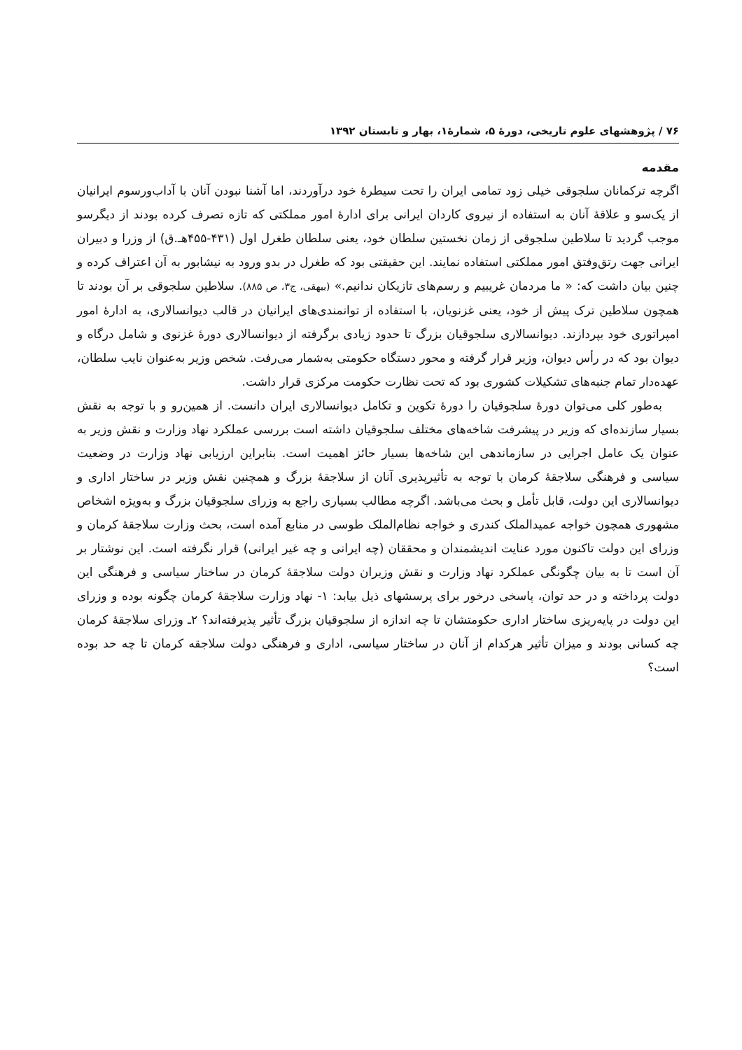۷۶ / پژوهشهای علوم تاریخی، دورهٔ ۵، شمارهٔ۱، بهار و تابستان ۱۳۹۲
مقدمه
اگرچه ترکمانان سلجوقی خیلی زود تمامی ایران را تحت سیطرهٔ خود درآوردند، اما آشنا نبودن آنان با آداب‌ورسوم ایرانیان از یک‌سو و علاقهٔ آنان به استفاده از نیروی کاردان ایرانی برای ادارهٔ امور مملکتی که تازه تصرف کرده بودند از دیگرسو موجب گردید تا سلاطین سلجوقی از زمان نخستین سلطان خود، یعنی سلطان طغرل اول (۴۳۱-۴۵۵هـ.ق) از وزرا و دبیران ایرانی جهت رتق‌وفتق امور مملکتی استفاده نمایند. این حقیقتی بود که طغرل در بدو ورود به نیشابور به آن اعتراف کرده و چنین بیان داشت که: « ما مردمان غریبیم و رسم‌های تازیکان ندانیم.» (بیهقی، ج۳، ص ۸۸۵). سلاطین سلجوقی بر آن بودند تا همچون سلاطین ترک پیش از خود، یعنی غزنویان، با استفاده از توانمندی‌های ایرانیان در قالب دیوانسالاری، به ادارهٔ امور امپراتوری خود بپردازند. دیوانسالاری سلجوقیان بزرگ تا حدود زیادی برگرفته از دیوانسالاری دورهٔ غزنوی و شامل درگاه و دیوان بود که در رأس دیوان، وزیر قرار گرفته و محور دستگاه حکومتی به‌شمار می‌رفت. شخص وزیر به‌عنوان نایب سلطان، عهده‌دار تمام جنبه‌های تشکیلات کشوری بود که تحت نظارت حکومت مرکزی قرار داشت.
به‌طور کلی می‌توان دورهٔ سلجوقیان را دورهٔ تکوین و تکامل دیوانسالاری ایران دانست. از همین‌رو و با توجه به نقش بسیار سازنده‌ای که وزیر در پیشرفت شاخه‌های مختلف سلجوقیان داشته است بررسی عملکرد نهاد وزارت و نقش وزیر به عنوان یک عامل اجرایی در سازماندهی این شاخه‌ها بسیار حائز اهمیت است. بنابراین ارزیابی نهاد وزارت در وضعیت سیاسی و فرهنگی سلاجقهٔ کرمان با توجه به تأثیرپذیری آنان از سلاجقهٔ بزرگ و همچنین نقش وزیر در ساختار اداری و دیوانسالاری این دولت، قابل تأمل و بحث می‌باشد. اگرچه مطالب بسیاری راجع به وزرای سلجوقیان بزرگ و به‌ویژه اشخاص مشهوری همچون خواجه عمیدالملک کندری و خواجه نظام‌الملک طوسی در منابع آمده است، بحث وزارت سلاجقهٔ کرمان و وزرای این دولت تاکنون مورد عنایت اندیشمندان و محققان (چه ایرانی و چه غیر ایرانی) قرار نگرفته است. این نوشتار بر آن است تا به بیان چگونگی عملکرد نهاد وزارت و نقش وزیران دولت سلاجقهٔ کرمان در ساختار سیاسی و فرهنگی این دولت پرداخته و در حد توان، پاسخی درخور برای پرسشهای ذیل بیابد: ۱- نهاد وزارت سلاجقهٔ کرمان چگونه بوده و وزرای این دولت در پایه‌ریزی ساختار اداری حکومتشان تا چه اندازه از سلجوقیان بزرگ تأثیر پذیرفته‌اند؟ ۲ـ وزرای سلاجقهٔ کرمان چه کسانی بودند و میزان تأثیر هرکدام از آنان در ساختار سیاسی، اداری و فرهنگی دولت سلاجقه کرمان تا چه حد بوده است؟